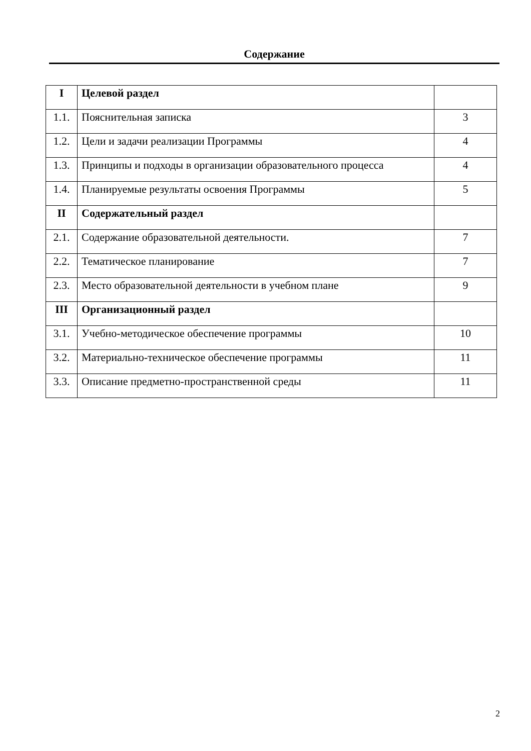Содержание
| I | Целевой раздел | |
| 1.1. | Пояснительная записка | 3 |
| 1.2. | Цели и задачи реализации Программы | 4 |
| 1.3. | Принципы и подходы в организации образовательного процесса | 4 |
| 1.4. | Планируемые результаты освоения Программы | 5 |
| II | Содержательный раздел | |
| 2.1. | Содержание образовательной деятельности. | 7 |
| 2.2. | Тематическое планирование | 7 |
| 2.3. | Место образовательной деятельности в учебном плане | 9 |
| III | Организационный раздел | |
| 3.1. | Учебно-методическое обеспечение программы | 10 |
| 3.2. | Материально-техническое обеспечение программы | 11 |
| 3.3. | Описание предметно-пространственной среды | 11 |
2